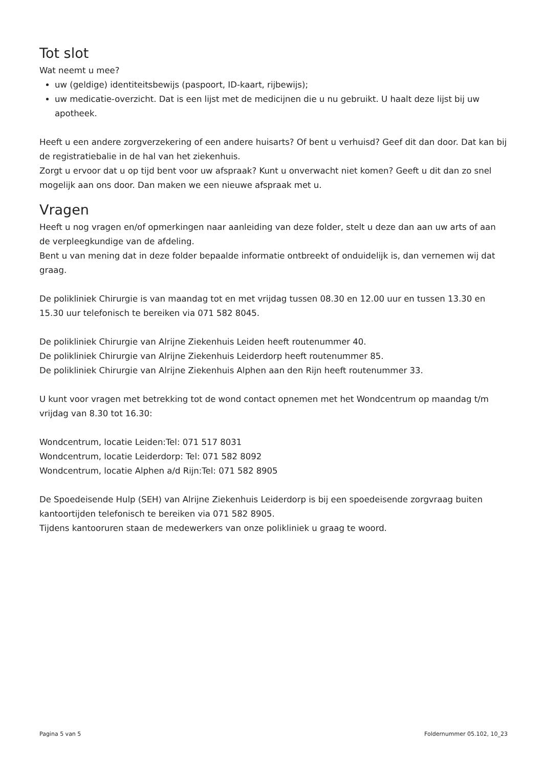Tot slot
Wat neemt u mee?
uw (geldige) identiteitsbewijs (paspoort, ID-kaart, rijbewijs);
uw medicatie-overzicht. Dat is een lijst met de medicijnen die u nu gebruikt. U haalt deze lijst bij uw apotheek.
Heeft u een andere zorgverzekering of een andere huisarts? Of bent u verhuisd? Geef dit dan door. Dat kan bij de registratiebalie in de hal van het ziekenhuis.
Zorgt u ervoor dat u op tijd bent voor uw afspraak? Kunt u onverwacht niet komen? Geeft u dit dan zo snel mogelijk aan ons door. Dan maken we een nieuwe afspraak met u.
Vragen
Heeft u nog vragen en/of opmerkingen naar aanleiding van deze folder, stelt u deze dan aan uw arts of aan de verpleegkundige van de afdeling.
Bent u van mening dat in deze folder bepaalde informatie ontbreekt of onduidelijk is, dan vernemen wij dat graag.
De polikliniek Chirurgie is van maandag tot en met vrijdag tussen 08.30 en 12.00 uur en tussen 13.30 en 15.30 uur telefonisch te bereiken via 071 582 8045.
De polikliniek Chirurgie van Alrijne Ziekenhuis Leiden heeft routenummer 40.
De polikliniek Chirurgie van Alrijne Ziekenhuis Leiderdorp heeft routenummer 85.
De polikliniek Chirurgie van Alrijne Ziekenhuis Alphen aan den Rijn heeft routenummer 33.
U kunt voor vragen met betrekking tot de wond contact opnemen met het Wondcentrum op maandag t/m vrijdag van 8.30 tot 16.30:
Wondcentrum, locatie Leiden:Tel: 071 517 8031
Wondcentrum, locatie Leiderdorp: Tel: 071 582 8092
Wondcentrum, locatie Alphen a/d Rijn:Tel: 071 582 8905
De Spoedeisende Hulp (SEH) van Alrijne Ziekenhuis Leiderdorp is bij een spoedeisende zorgvraag buiten kantoortijden telefonisch te bereiken via 071 582 8905.
Tijdens kantooruren staan de medewerkers van onze polikliniek u graag te woord.
Pagina 5 van 5 Foldernummer 05.102, 10_23